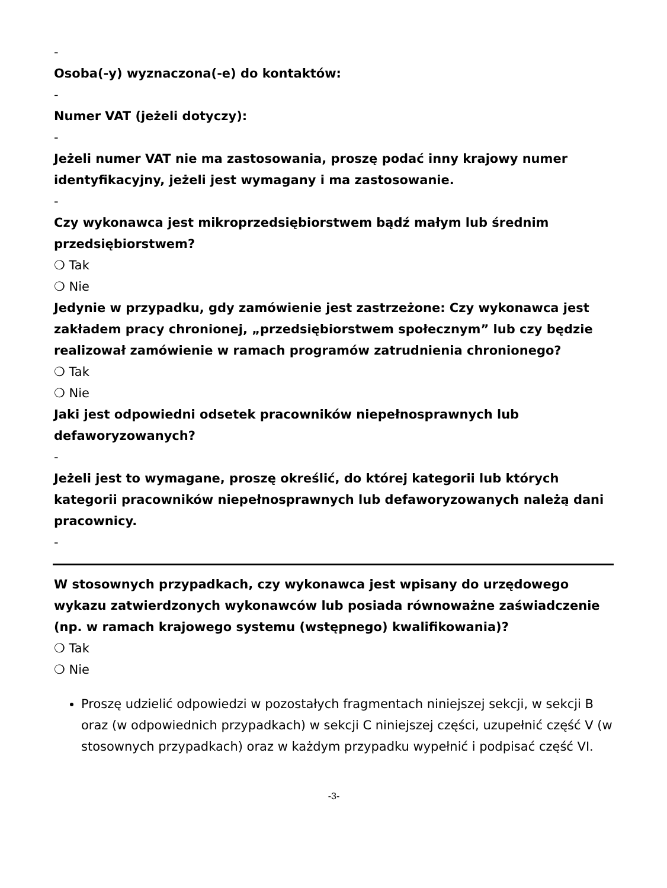-
Osoba(-y) wyznaczona(-e) do kontaktów:
-
Numer VAT (jeżeli dotyczy):
-
Jeżeli numer VAT nie ma zastosowania, proszę podać inny krajowy numer identyfikacyjny, jeżeli jest wymagany i ma zastosowanie.
-
Czy wykonawca jest mikroprzedsiębiorstwem bądź małym lub średnim przedsiębiorstwem?
❍ Tak
❍ Nie
Jedynie w przypadku, gdy zamówienie jest zastrzeżone: Czy wykonawca jest zakładem pracy chronionej, „przedsiębiorstwem społecznym” lub czy będzie realizował zamówienie w ramach programów zatrudnienia chronionego?
❍ Tak
❍ Nie
Jaki jest odpowiedni odsetek pracowników niepełnosprawnych lub defaworyzowanych?
-
Jeżeli jest to wymagane, proszę określić, do której kategorii lub których kategorii pracowników niepełnosprawnych lub defaworyzowanych należą dani pracownicy.
-
W stosownych przypadkach, czy wykonawca jest wpisany do urzędowego wykazu zatwierdzonych wykonawców lub posiada równoważne zaświadczenie (np. w ramach krajowego systemu (wstępnego) kwalifikowania)?
❍ Tak
❍ Nie
Proszę udzielić odpowiedzi w pozostałych fragmentach niniejszej sekcji, w sekcji B oraz (w odpowiednich przypadkach) w sekcji C niniejszej części, uzupełnić część V (w stosownych przypadkach) oraz w każdym przypadku wypełnić i podpisać część VI.
-3-